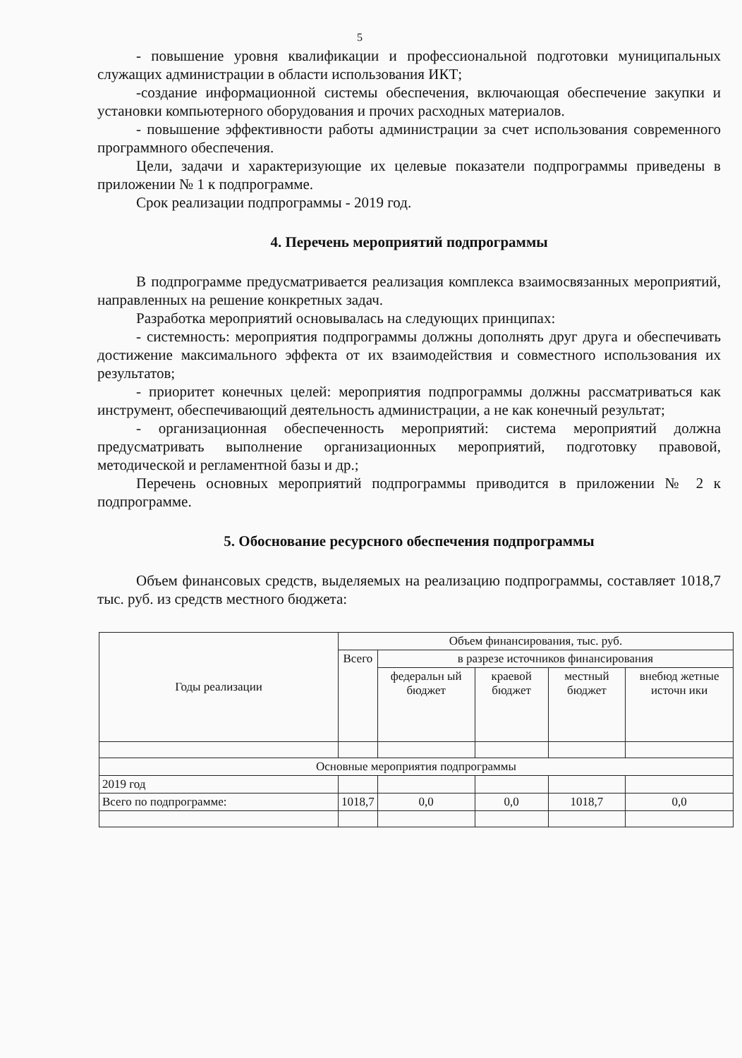5
- повышение уровня квалификации и профессиональной подготовки муниципальных служащих администрации в области использования ИКТ;
-создание информационной системы обеспечения, включающая обеспечение закупки и установки компьютерного оборудования и прочих расходных материалов.
- повышение эффективности работы администрации за счет использования современного программного обеспечения.
Цели, задачи и характеризующие их целевые показатели подпрограммы приведены в приложении № 1 к подпрограмме.
Срок реализации подпрограммы - 2019 год.
4. Перечень мероприятий подпрограммы
В подпрограмме предусматривается реализация комплекса взаимосвязанных мероприятий, направленных на решение конкретных задач.
Разработка мероприятий основывалась на следующих принципах:
- системность: мероприятия подпрограммы должны дополнять друг друга и обеспечивать достижение максимального эффекта от их взаимодействия и совместного использования их результатов;
- приоритет конечных целей: мероприятия подпрограммы должны рассматриваться как инструмент, обеспечивающий деятельность администрации, а не как конечный результат;
- организационная обеспеченность мероприятий: система мероприятий должна предусматривать выполнение организационных мероприятий, подготовку правовой, методической и регламентной базы и др.;
Перечень основных мероприятий подпрограммы приводится в приложении № 2 к подпрограмме.
5. Обоснование ресурсного обеспечения подпрограммы
Объем финансовых средств, выделяемых на реализацию подпрограммы, составляет 1018,7 тыс. руб. из средств местного бюджета:
| Годы реализации | Объем финансирования, тыс. руб. | | | | |
| --- | --- | --- | --- | --- | --- |
| | Всего | в разрезе источников финансирования | | | |
| | | федеральн ый бюджет | краевой бюджет | местный бюджет | внебюд жетные источн ики |
| Основные мероприятия подпрограммы | | | | | |
| 2019 год | | | | | |
| Всего по подпрограмме: | 1018,7 | 0,0 | 0,0 | 1018,7 | 0,0 |